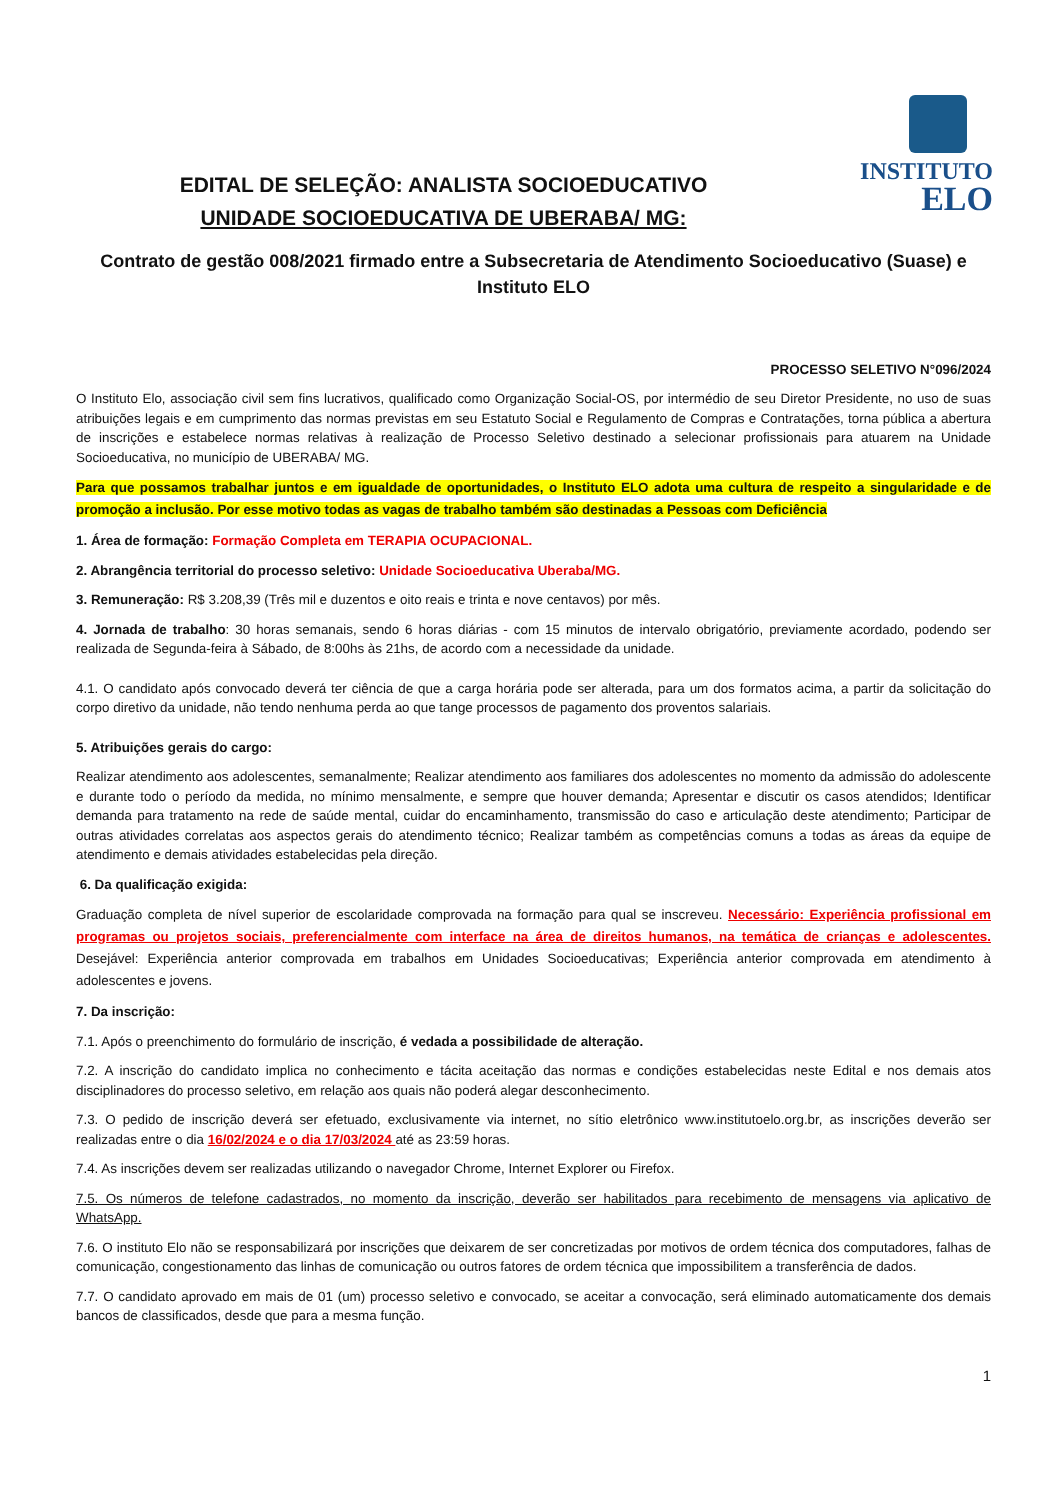INSTITUTO
ELO
EDITAL DE SELEÇÃO: ANALISTA SOCIOEDUCATIVO
UNIDADE SOCIOEDUCATIVA DE UBERABA/ MG:
Contrato de gestão 008/2021 firmado entre a Subsecretaria de Atendimento Socioeducativo (Suase) e Instituto ELO
PROCESSO SELETIVO N°096/2024
O Instituto Elo, associação civil sem fins lucrativos, qualificado como Organização Social-OS, por intermédio de seu Diretor Presidente, no uso de suas atribuições legais e em cumprimento das normas previstas em seu Estatuto Social e Regulamento de Compras e Contratações, torna pública a abertura de inscrições e estabelece normas relativas à realização de Processo Seletivo destinado a selecionar profissionais para atuarem na Unidade Socioeducativa, no município de UBERABA/ MG.
Para que possamos trabalhar juntos e em igualdade de oportunidades, o Instituto ELO adota uma cultura de respeito a singularidade e de promoção a inclusão. Por esse motivo todas as vagas de trabalho também são destinadas a Pessoas com Deficiência
1. Área de formação: Formação Completa em TERAPIA OCUPACIONAL.
2. Abrangência territorial do processo seletivo: Unidade Socioeducativa Uberaba/MG.
3. Remuneração: R$ 3.208,39 (Três mil e duzentos e oito reais e trinta e nove centavos) por mês.
4. Jornada de trabalho: 30 horas semanais, sendo 6 horas diárias - com 15 minutos de intervalo obrigatório, previamente acordado, podendo ser realizada de Segunda-feira à Sábado, de 8:00hs às 21hs, de acordo com a necessidade da unidade.
4.1. O candidato após convocado deverá ter ciência de que a carga horária pode ser alterada, para um dos formatos acima, a partir da solicitação do corpo diretivo da unidade, não tendo nenhuma perda ao que tange processos de pagamento dos proventos salariais.
5. Atribuições gerais do cargo:
Realizar atendimento aos adolescentes, semanalmente; Realizar atendimento aos familiares dos adolescentes no momento da admissão do adolescente e durante todo o período da medida, no mínimo mensalmente, e sempre que houver demanda; Apresentar e discutir os casos atendidos; Identificar demanda para tratamento na rede de saúde mental, cuidar do encaminhamento, transmissão do caso e articulação deste atendimento; Participar de outras atividades correlatas aos aspectos gerais do atendimento técnico; Realizar também as competências comuns a todas as áreas da equipe de atendimento e demais atividades estabelecidas pela direção.
6. Da qualificação exigida:
Graduação completa de nível superior de escolaridade comprovada na formação para qual se inscreveu. Necessário: Experiência profissional em programas ou projetos sociais, preferencialmente com interface na área de direitos humanos, na temática de crianças e adolescentes. Desejável: Experiência anterior comprovada em trabalhos em Unidades Socioeducativas; Experiência anterior comprovada em atendimento à adolescentes e jovens.
7. Da inscrição:
7.1. Após o preenchimento do formulário de inscrição, é vedada a possibilidade de alteração.
7.2. A inscrição do candidato implica no conhecimento e tácita aceitação das normas e condições estabelecidas neste Edital e nos demais atos disciplinadores do processo seletivo, em relação aos quais não poderá alegar desconhecimento.
7.3. O pedido de inscrição deverá ser efetuado, exclusivamente via internet, no sítio eletrônico www.institutoelo.org.br, as inscrições deverão ser realizadas entre o dia 16/02/2024 e o dia 17/03/2024 até as 23:59 horas.
7.4. As inscrições devem ser realizadas utilizando o navegador Chrome, Internet Explorer ou Firefox.
7.5. Os números de telefone cadastrados, no momento da inscrição, deverão ser habilitados para recebimento de mensagens via aplicativo de WhatsApp.
7.6. O instituto Elo não se responsabilizará por inscrições que deixarem de ser concretizadas por motivos de ordem técnica dos computadores, falhas de comunicação, congestionamento das linhas de comunicação ou outros fatores de ordem técnica que impossibilitem a transferência de dados.
7.7. O candidato aprovado em mais de 01 (um) processo seletivo e convocado, se aceitar a convocação, será eliminado automaticamente dos demais bancos de classificados, desde que para a mesma função.
1